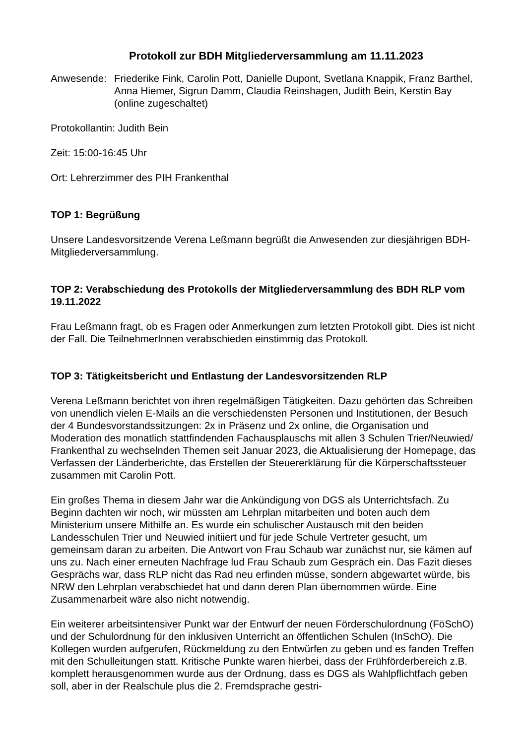Protokoll zur BDH Mitgliederversammlung am 11.11.2023
Anwesende: Friederike Fink, Carolin Pott, Danielle Dupont, Svetlana Knappik, Franz Barthel, Anna Hiemer, Sigrun Damm, Claudia Reinshagen, Judith Bein, Kerstin Bay (online zugeschaltet)
Protokollantin: Judith Bein
Zeit: 15:00-16:45 Uhr
Ort: Lehrerzimmer des PIH Frankenthal
TOP 1: Begrüßung
Unsere Landesvorsitzende Verena Leßmann begrüßt die Anwesenden zur diesjährigen BDH-Mitgliederversammlung.
TOP 2: Verabschiedung des Protokolls der Mitgliederversammlung des BDH RLP vom 19.11.2022
Frau Leßmann fragt, ob es Fragen oder Anmerkungen zum letzten Protokoll gibt. Dies ist nicht der Fall. Die TeilnehmerInnen verabschieden einstimmig das Protokoll.
TOP 3: Tätigkeitsbericht und Entlastung der Landesvorsitzenden RLP
Verena Leßmann berichtet von ihren regelmäßigen Tätigkeiten. Dazu gehörten das Schreiben von unendlich vielen E-Mails an die verschiedensten Personen und Institutionen, der Besuch der 4 Bundesvorstandssitzungen: 2x in Präsenz und 2x online, die Organisation und Moderation des monatlich stattfindenden Fachausplauschs mit allen 3 Schulen Trier/Neuwied/ Frankenthal zu wechselnden Themen seit Januar 2023, die Aktualisierung der Homepage, das Verfassen der Länderberichte, das Erstellen der Steuererklärung für die Körperschaftssteuer zusammen mit Carolin Pott.
Ein großes Thema in diesem Jahr war die Ankündigung von DGS als Unterrichtsfach. Zu Beginn dachten wir noch, wir müssten am Lehrplan mitarbeiten und boten auch dem Ministerium unsere Mithilfe an. Es wurde ein schulischer Austausch mit den beiden Landesschulen Trier und Neuwied initiiert und für jede Schule Vertreter gesucht, um gemeinsam daran zu arbeiten. Die Antwort von Frau Schaub war zunächst nur, sie kämen auf uns zu. Nach einer erneuten Nachfrage lud Frau Schaub zum Gespräch ein. Das Fazit dieses Gesprächs war, dass RLP nicht das Rad neu erfinden müsse, sondern abgewartet würde, bis NRW den Lehrplan verabschiedet hat und dann deren Plan übernommen würde. Eine Zusammenarbeit wäre also nicht notwendig.
Ein weiterer arbeitsintensiver Punkt war der Entwurf der neuen Förderschulordnung (FöSchO) und der Schulordnung für den inklusiven Unterricht an öffentlichen Schulen (InSchO). Die Kollegen wurden aufgerufen, Rückmeldung zu den Entwürfen zu geben und es fanden Treffen mit den Schulleitungen statt. Kritische Punkte waren hierbei, dass der Frühförderbereich z.B. komplett herausgenommen wurde aus der Ordnung, dass es DGS als Wahlpflichtfach geben soll, aber in der Realschule plus die 2. Fremdsprache gestri-